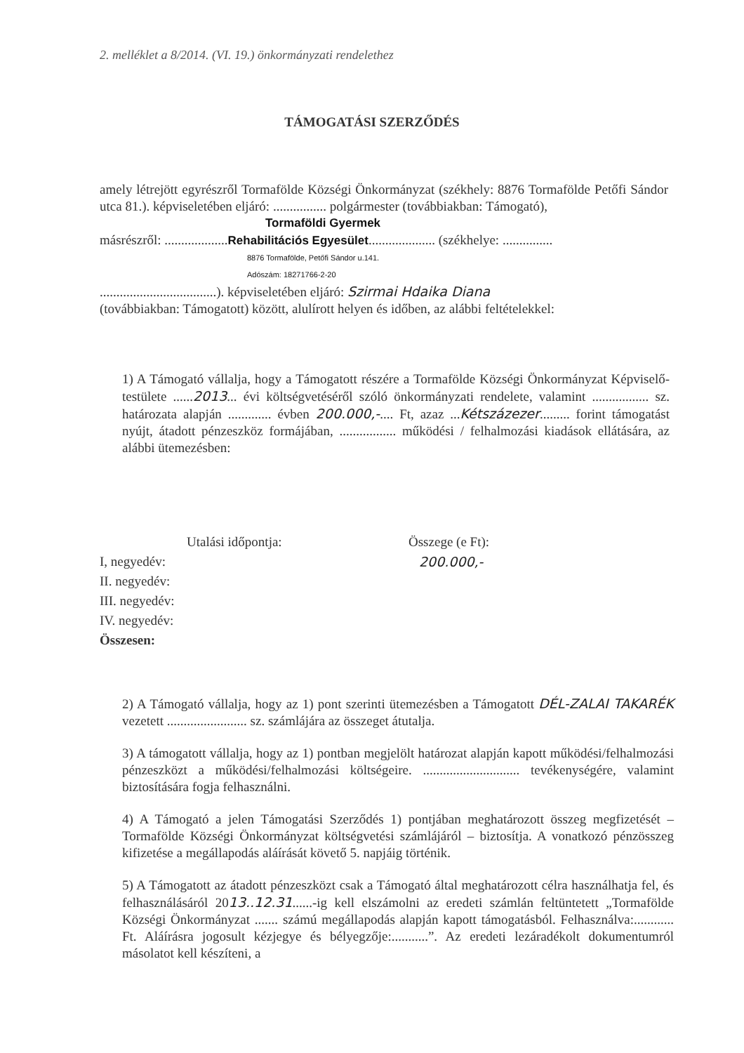2. melléklet a 8/2014. (VI. 19.) önkormányzati rendelethez
TÁMOGATÁSI SZERZŐDÉS
amely létrejött egyrészről Tormafölde Községi Önkormányzat (székhely: 8876 Tormafölde Petőfi Sándor utca 81.). képviseletében eljáró: ................ polgármester (továbbiakban: Támogató),
Tormaföldi Gyermek
másrészről: ...................Rehabilitációs Egyesület.................... (székhelye: ...............
8876 Tormafölde, Petőfi Sándor u.141.
Adószám: 18271766-2-20
...................................). képviseletében eljáró: Szirmai Hdaika Diana
(továbbiakban: Támogatott) között, alulírott helyen és időben, az alábbi feltételekkel:
1) A Támogató vállalja, hogy a Támogatott részére a Tormafölde Községi Önkormányzat Képviselő-testülete ......2013... évi költségvetéséről szóló önkormányzati rendelete, valamint ................. sz. határozata alapján ............. évben 200.000,-.... Ft, azaz ...Kétszázezer......... forint támogatást nyújt, átadott pénzeszköz formájában, ................. működési / felhalmozási kiadások ellátására, az alábbi ütemezésben:
Utalási időpontja: Összege (e Ft):
I, negyedév: 200.000,-
II. negyedév:
III. negyedév:
IV. negyedév:
Összesen:
2) A Támogató vállalja, hogy az 1) pont szerinti ütemezésben a Támogatott DÉL-ZALAI TAKARÉK vezetett ........................ sz. számlájára az összeget átutalja.
3) A támogatott vállalja, hogy az 1) pontban megjelölt határozat alapján kapott működési/felhalmozási pénzeszközt a működési/felhalmozási költségeire. ............................. tevékenységére, valamint biztosítására fogja felhasználni.
4) A Támogató a jelen Támogatási Szerződés 1) pontjában meghatározott összeg megfizetését – Tormafölde Községi Önkormányzat költségvetési számlájáról – biztosítja. A vonatkozó pénzösszeg kifizetése a megállapodás aláírását követő 5. napjáig történik.
5) A Támogatott az átadott pénzeszközt csak a Támogató által meghatározott célra használhatja fel, és felhasználásáról 2013..12.31......-ig kell elszámolni az eredeti számlán feltüntetett „Tormafölde Községi Önkormányzat ....... számú megállapodás alapján kapott támogatásból. Felhasználva:............ Ft. Aláírásra jogosult kézjegye és bélyegzője:...........”. Az eredeti lezáradékolt dokumentumról másolatot kell készíteni, a